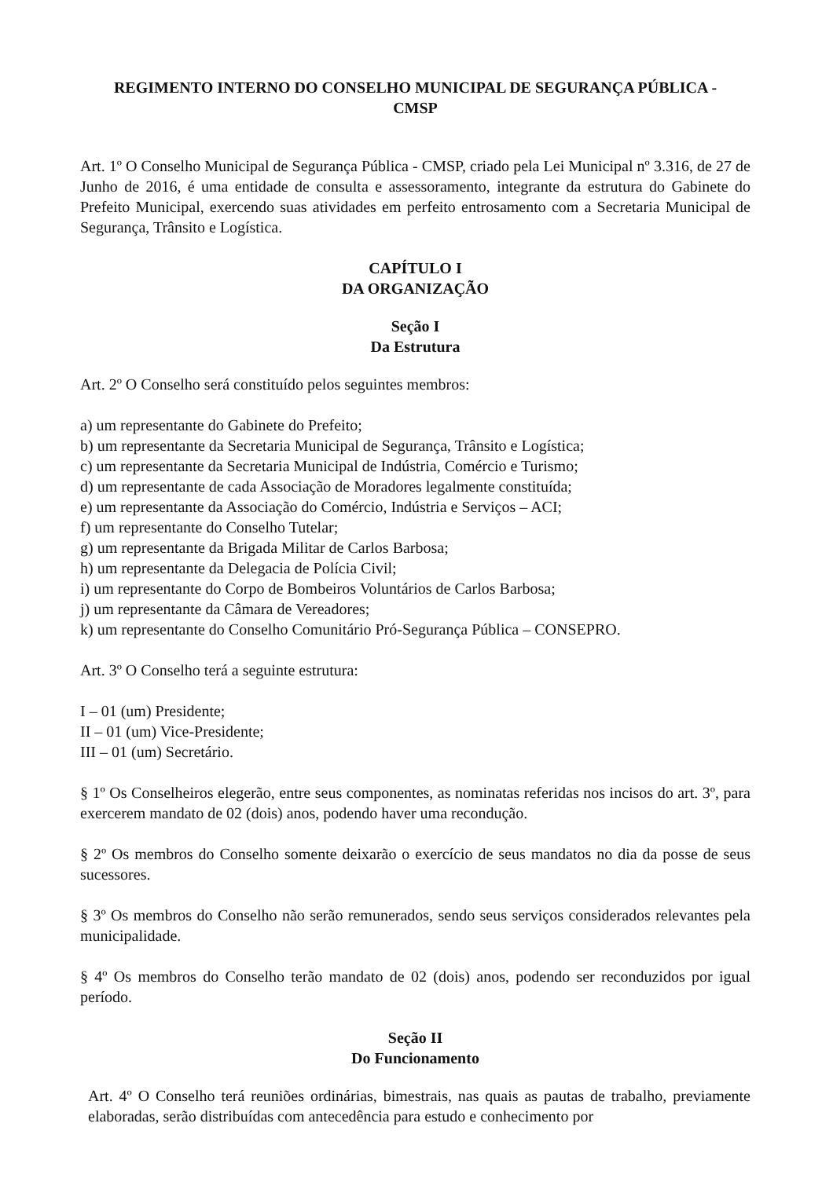REGIMENTO INTERNO DO CONSELHO MUNICIPAL DE SEGURANÇA PÚBLICA -
CMSP
Art. 1º O Conselho Municipal de Segurança Pública - CMSP, criado pela Lei Municipal nº 3.316, de 27 de Junho de 2016, é uma entidade de consulta e assessoramento, integrante da estrutura do Gabinete do Prefeito Municipal, exercendo suas atividades em perfeito entrosamento com a Secretaria Municipal de Segurança, Trânsito e Logística.
CAPÍTULO I
DA ORGANIZAÇÃO
Seção I
Da Estrutura
Art. 2º O Conselho será constituído pelos seguintes membros:
a) um representante do Gabinete do Prefeito;
b) um representante da Secretaria Municipal de Segurança, Trânsito e Logística;
c) um representante da Secretaria Municipal de Indústria, Comércio e Turismo;
d) um representante de cada Associação de Moradores legalmente constituída;
e) um representante da Associação do Comércio, Indústria e Serviços – ACI;
f) um representante do Conselho Tutelar;
g) um representante da Brigada Militar de Carlos Barbosa;
h) um representante da Delegacia de Polícia Civil;
i) um representante do Corpo de Bombeiros Voluntários de Carlos Barbosa;
j) um representante da Câmara de Vereadores;
k) um representante do Conselho Comunitário Pró-Segurança Pública – CONSEPRO.
Art. 3º O Conselho terá a seguinte estrutura:
I – 01 (um) Presidente;
II – 01 (um) Vice-Presidente;
III – 01 (um) Secretário.
§ 1º Os Conselheiros elegerão, entre seus componentes, as nominatas referidas nos incisos do art. 3º, para exercerem mandato de 02 (dois) anos, podendo haver uma recondução.
§ 2º Os membros do Conselho somente deixarão o exercício de seus mandatos no dia da posse de seus sucessores.
§ 3º Os membros do Conselho não serão remunerados, sendo seus serviços considerados relevantes pela municipalidade.
§ 4º Os membros do Conselho terão mandato de 02 (dois) anos, podendo ser reconduzidos por igual período.
Seção II
Do Funcionamento
Art. 4º O Conselho terá reuniões ordinárias, bimestrais, nas quais as pautas de trabalho, previamente elaboradas, serão distribuídas com antecedência para estudo e conhecimento por